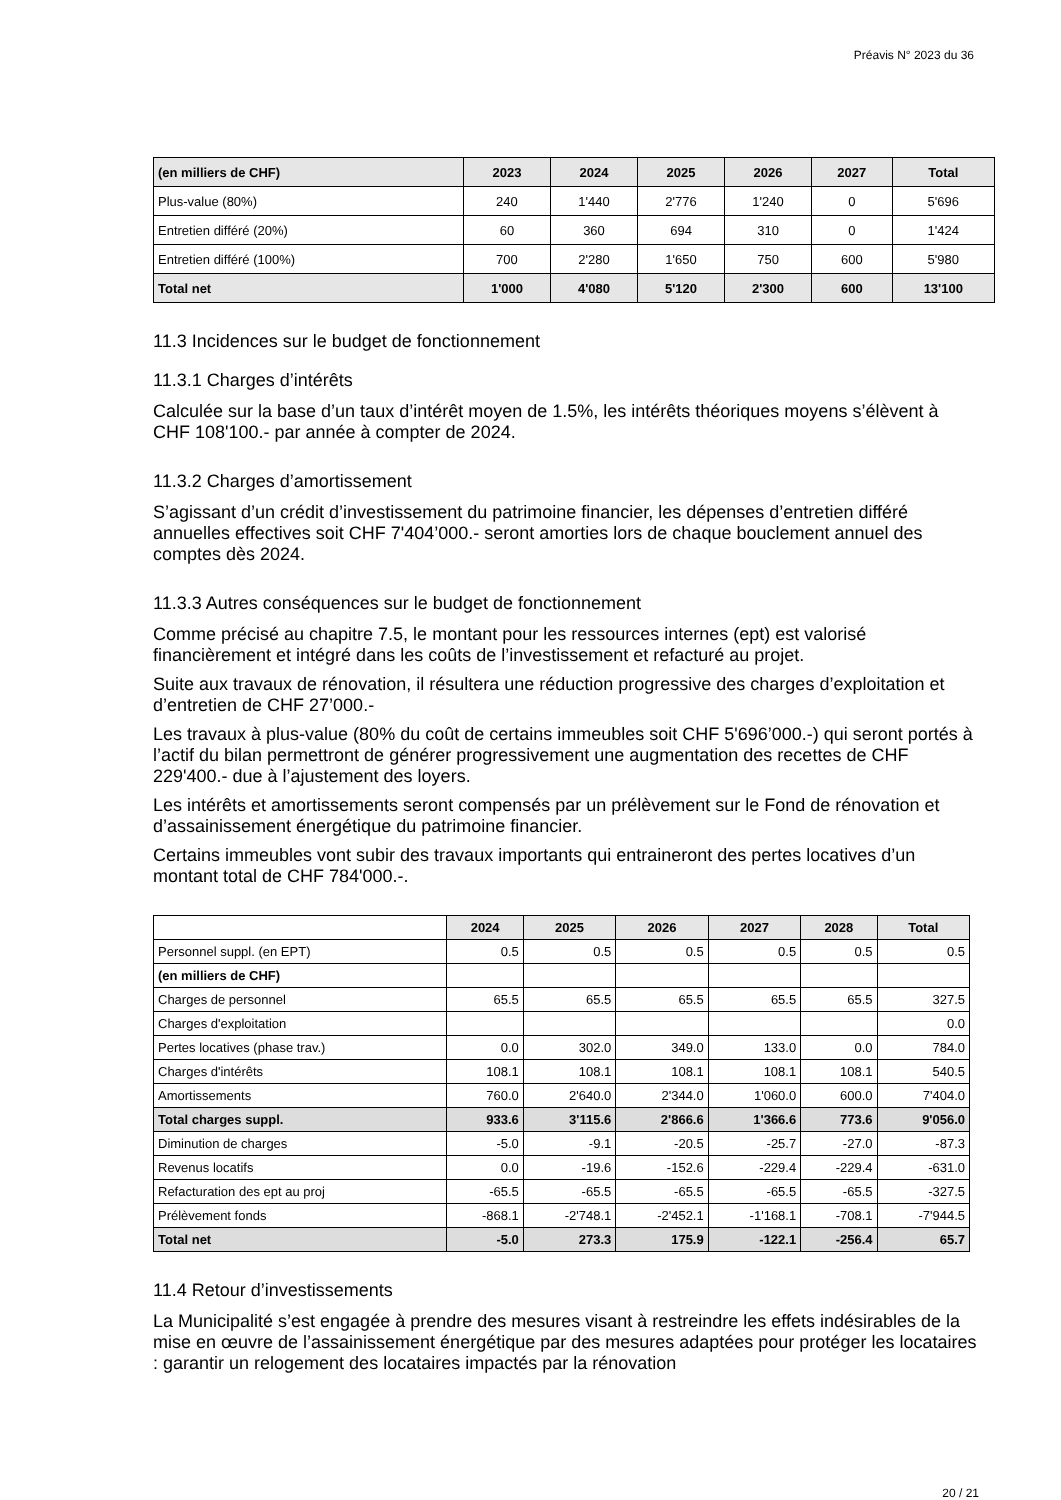Préavis N° 2023 du 36
| (en milliers de CHF) | 2023 | 2024 | 2025 | 2026 | 2027 | Total |
| --- | --- | --- | --- | --- | --- | --- |
| Plus-value (80%) | 240 | 1'440 | 2'776 | 1'240 | 0 | 5'696 |
| Entretien différé (20%) | 60 | 360 | 694 | 310 | 0 | 1'424 |
| Entretien différé (100%) | 700 | 2'280 | 1'650 | 750 | 600 | 5'980 |
| Total net | 1'000 | 4'080 | 5'120 | 2'300 | 600 | 13'100 |
11.3 Incidences sur le budget de fonctionnement
11.3.1 Charges d’intérêts
Calculée sur la base d’un taux d’intérêt moyen de 1.5%, les intérêts théoriques moyens s’élèvent à CHF 108'100.- par année à compter de 2024.
11.3.2 Charges d’amortissement
S’agissant d’un crédit d’investissement du patrimoine financier, les dépenses d’entretien différé annuelles effectives soit CHF 7'404’000.- seront amorties lors de chaque bouclement annuel des comptes dès 2024.
11.3.3 Autres conséquences sur le budget de fonctionnement
Comme précisé au chapitre 7.5, le montant pour les ressources internes (ept) est valorisé financièrement et intégré dans les coûts de l’investissement et refacturé au projet.
Suite aux travaux de rénovation, il résultera une réduction progressive des charges d’exploitation et d’entretien de CHF 27’000.-
Les travaux à plus-value (80% du coût de certains immeubles soit CHF 5'696’000.-) qui seront portés à l’actif du bilan permettront de générer progressivement une augmentation des recettes de CHF 229'400.- due à l’ajustement des loyers.
Les intérêts et amortissements seront compensés par un prélèvement sur le Fond de rénovation et d’assainissement énergétique du patrimoine financier.
Certains immeubles vont subir des travaux importants qui entraineront des pertes locatives d’un montant total de CHF 784'000.-.
| | 2024 | 2025 | 2026 | 2027 | 2028 | Total |
| --- | --- | --- | --- | --- | --- | --- |
| Personnel suppl. (en EPT) | 0.5 | 0.5 | 0.5 | 0.5 | 0.5 | 0.5 |
| (en milliers de CHF) | | | | | | |
| Charges de personnel | 65.5 | 65.5 | 65.5 | 65.5 | 65.5 | 327.5 |
| Charges d'exploitation | | | | | | 0.0 |
| Pertes locatives (phase trav.) | 0.0 | 302.0 | 349.0 | 133.0 | 0.0 | 784.0 |
| Charges d'intérêts | 108.1 | 108.1 | 108.1 | 108.1 | 108.1 | 540.5 |
| Amortissements | 760.0 | 2'640.0 | 2'344.0 | 1'060.0 | 600.0 | 7'404.0 |
| Total charges suppl. | 933.6 | 3'115.6 | 2'866.6 | 1'366.6 | 773.6 | 9'056.0 |
| Diminution de charges | -5.0 | -9.1 | -20.5 | -25.7 | -27.0 | -87.3 |
| Revenus locatifs | 0.0 | -19.6 | -152.6 | -229.4 | -229.4 | -631.0 |
| Refacturation des ept au proj | -65.5 | -65.5 | -65.5 | -65.5 | -65.5 | -327.5 |
| Prélèvement fonds | -868.1 | -2'748.1 | -2'452.1 | -1'168.1 | -708.1 | -7'944.5 |
| Total net | -5.0 | 273.3 | 175.9 | -122.1 | -256.4 | 65.7 |
11.4 Retour d’investissements
La Municipalité s’est engagée à prendre des mesures visant à restreindre les effets indésirables de la mise en œuvre de l’assainissement énergétique par des mesures adaptées pour protéger les locataires : garantir un relogement des locataires impactés par la rénovation
20 / 21